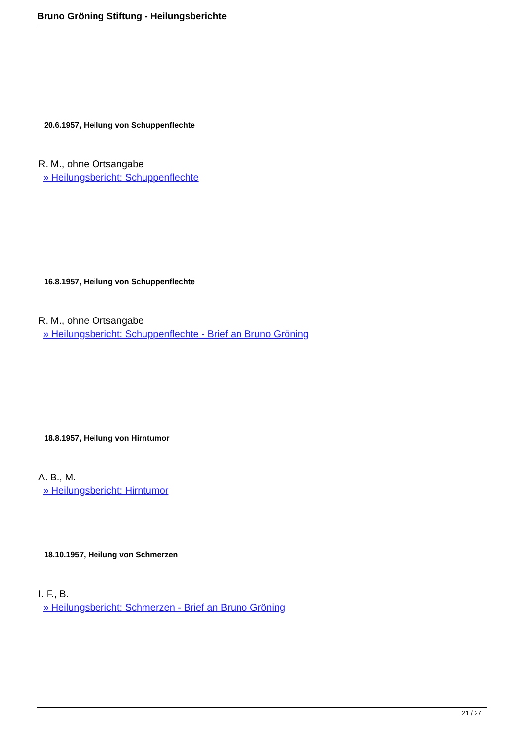Bruno Gröning Stiftung - Heilungsberichte
20.6.1957, Heilung von Schuppenflechte
R. M., ohne Ortsangabe
» Heilungsbericht: Schuppenflechte
16.8.1957, Heilung von Schuppenflechte
R. M., ohne Ortsangabe
» Heilungsbericht: Schuppenflechte - Brief an Bruno Gröning
18.8.1957, Heilung von Hirntumor
A. B., M.
» Heilungsbericht: Hirntumor
18.10.1957, Heilung von Schmerzen
I. F., B.
» Heilungsbericht: Schmerzen - Brief an Bruno Gröning
21 / 27